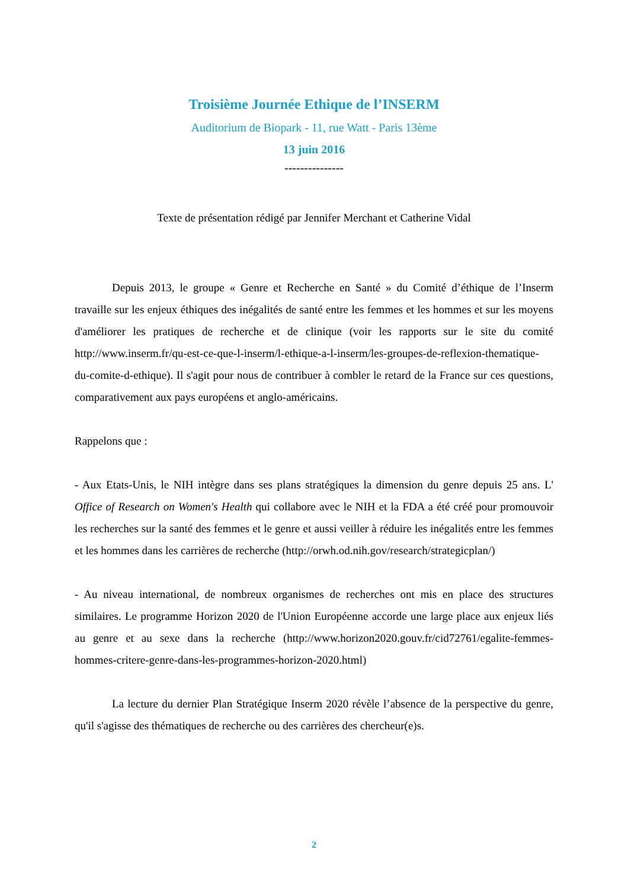Troisième Journée Ethique de l’INSERM
Auditorium de Biopark - 11, rue Watt - Paris 13ème
13 juin 2016
---------------
Texte de présentation rédigé par Jennifer Merchant et Catherine Vidal
Depuis 2013, le groupe « Genre et Recherche en Santé » du Comité d’éthique de l’Inserm travaille sur les enjeux éthiques des inégalités de santé entre les femmes et les hommes et sur les moyens d'améliorer les pratiques de recherche et de clinique (voir les rapports sur le site du comité http://www.inserm.fr/qu-est-ce-que-l-inserm/l-ethique-a-l-inserm/les-groupes-de-reflexion-thematique-du-comite-d-ethique). Il s'agit pour nous de contribuer à combler le retard de la France sur ces questions, comparativement aux pays européens et anglo-américains.
Rappelons que :
- Aux Etats-Unis, le NIH intègre dans ses plans stratégiques la dimension du genre depuis 25 ans. L' Office of Research on Women's Health qui collabore avec le NIH et la FDA a été créé pour promouvoir les recherches sur la santé des femmes et le genre et aussi veiller à réduire les inégalités entre les femmes et les hommes dans les carrières de recherche (http://orwh.od.nih.gov/research/strategicplan/)
- Au niveau international, de nombreux organismes de recherches ont mis en place des structures similaires. Le programme Horizon 2020 de l'Union Européenne accorde une large place aux enjeux liés au genre et au sexe dans la recherche (http://www.horizon2020.gouv.fr/cid72761/egalite-femmes-hommes-critere-genre-dans-les-programmes-horizon-2020.html)
La lecture du dernier Plan Stratégique Inserm 2020 révèle l’absence de la perspective du genre, qu'il s'agisse des thématiques de recherche ou des carrières des chercheur(e)s.
2